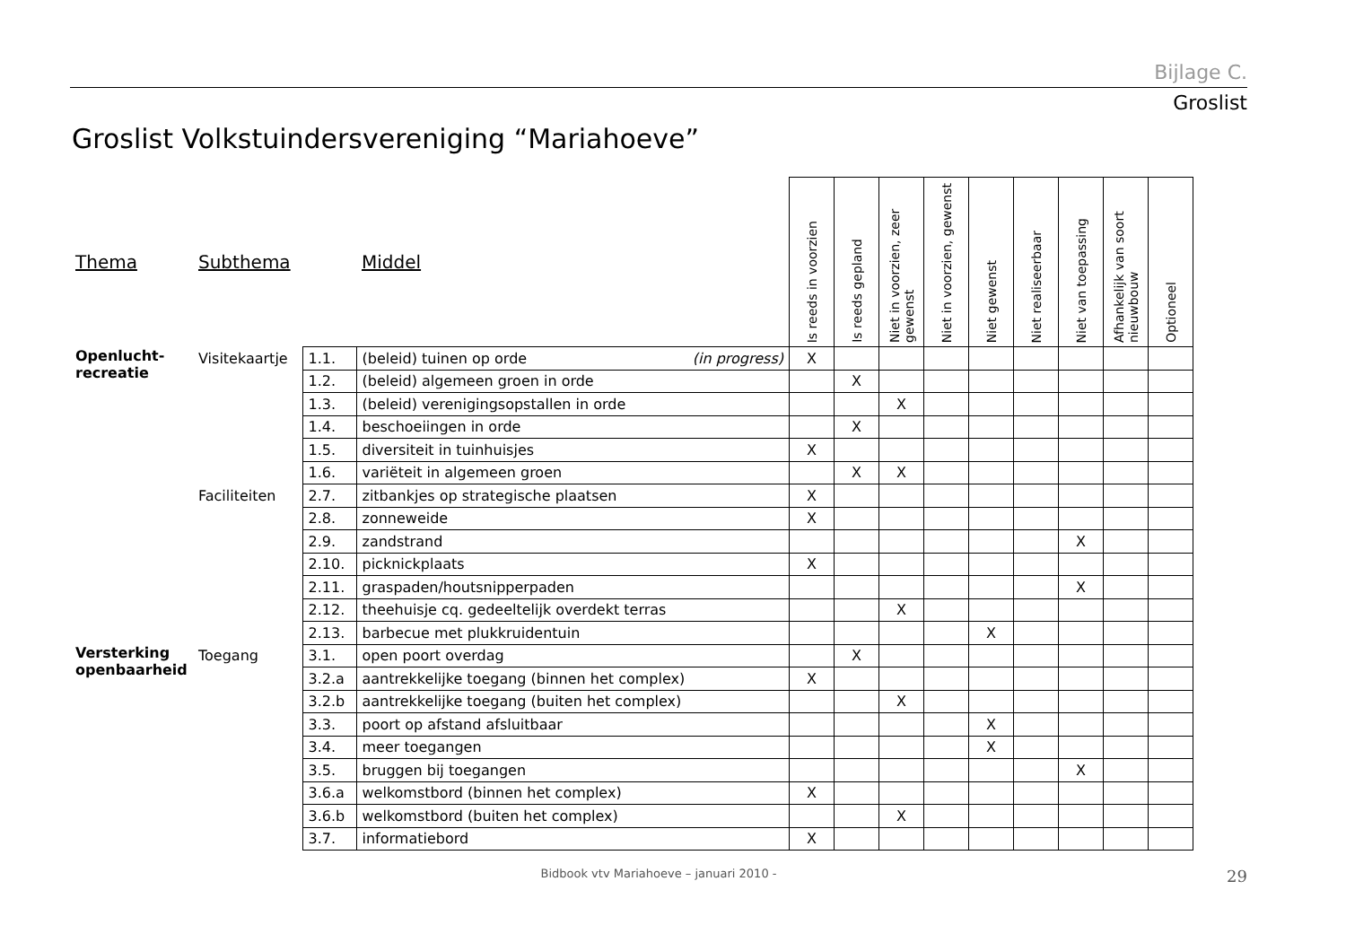Bijlage C.
Groslist
Groslist Volkstuindersvereniging “Mariahoeve”
| Thema | Subthema | | Middel | Is reeds in voorzien | Is reeds gepland | Niet in voorzien, zeer gewenst | Niet in voorzien, gewenst | Niet gewenst | Niet realiseerbaar | Niet van toepassing | Afhankelijk van soort nieuwbouw | Optioneel |
| --- | --- | --- | --- | --- | --- | --- | --- | --- | --- | --- | --- | --- |
| Openlucht- recreatie | Visitekaartje | 1.1. | (beleid) tuinen op orde (in progress) | X | | | | | | | | |
| | | 1.2. | (beleid) algemeen groen in orde | | X | | | | | | | |
| | | 1.3. | (beleid) verenigingsopstallen in orde | | | X | | | | | | |
| | | 1.4. | beschoeiingen in orde | | X | | | | | | | |
| | | 1.5. | diversiteit in tuinhuisjes | X | | | | | | | | |
| | | 1.6. | variëteit in algemeen groen | | X | X | | | | | | |
| | Faciliteiten | 2.7. | zitbankjes op strategische plaatsen | X | | | | | | | | |
| | | 2.8. | zonneweide | X | | | | | | | | |
| | | 2.9. | zandstrand | | | | | | | X | | |
| | | 2.10. | picknickplaats | X | | | | | | | | |
| | | 2.11. | graspaden/houtsnipperpaden | | | | | | | X | | |
| | | 2.12. | theehuisje cq. gedeeltelijk overdekt terras | | | X | | | | | | |
| | | 2.13. | barbecue met plukkruidentuin | | | | | X | | | | |
| Versterking openbaarheid | Toegang | 3.1. | open poort overdag | | X | | | | | | | |
| | | 3.2.a | aantrekkelijke toegang (binnen het complex) | X | | | | | | | | |
| | | 3.2.b | aantrekkelijke toegang (buiten het complex) | | | X | | | | | | |
| | | 3.3. | poort op afstand afsluitbaar | | | | | X | | | | |
| | | 3.4. | meer toegangen | | | | | X | | | | |
| | | 3.5. | bruggen bij toegangen | | | | | | | X | | |
| | | 3.6.a | welkomstbord (binnen het complex) | X | | | | | | | | |
| | | 3.6.b | welkomstbord (buiten het complex) | | | X | | | | | | |
| | | 3.7. | informatiebord | X | | | | | | | | |
Bidbook vtv Mariahoeve – januari 2010 -
29